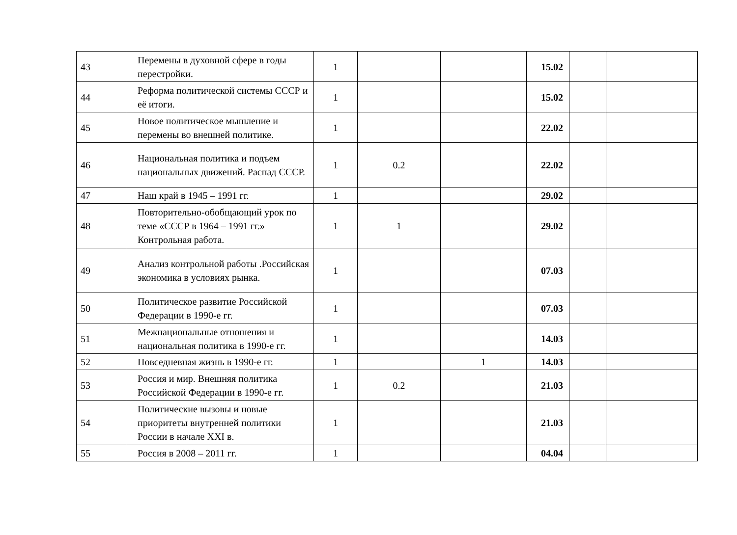| 43 | Перемены в духовной сфере в годы перестройки. | 1 | | | 15.02 | | |
| 44 | Реформа политической системы СССР и её итоги. | 1 | | | 15.02 | | |
| 45 | Новое политическое мышление и перемены во внешней политике. | 1 | | | 22.02 | | |
| 46 | Национальная политика и подъем национальных движений. Распад СССР. | 1 | 0.2 | | 22.02 | | |
| 47 | Наш край в 1945 – 1991 гг. | 1 | | | 29.02 | | |
| 48 | Повторительно-обобщающий урок по теме «СССР в 1964 – 1991 гг.» Контрольная работа. | 1 | 1 | | 29.02 | | |
| 49 | Анализ контрольной работы .Российская экономика в условиях рынка. | 1 | | | 07.03 | | |
| 50 | Политическое развитие Российской Федерации в 1990-е гг. | 1 | | | 07.03 | | |
| 51 | Межнациональные отношения и национальная политика в 1990-е гг. | 1 | | | 14.03 | | |
| 52 | Повседневная жизнь в 1990-е гг. | 1 | | 1 | 14.03 | | |
| 53 | Россия и мир. Внешняя политика Российской Федерации в 1990-е гг. | 1 | 0.2 | | 21.03 | | |
| 54 | Политические вызовы и новые приоритеты внутренней политики России в начале XXI в. | 1 | | | 21.03 | | |
| 55 | Россия в 2008 – 2011 гг. | 1 | | | 04.04 | | |